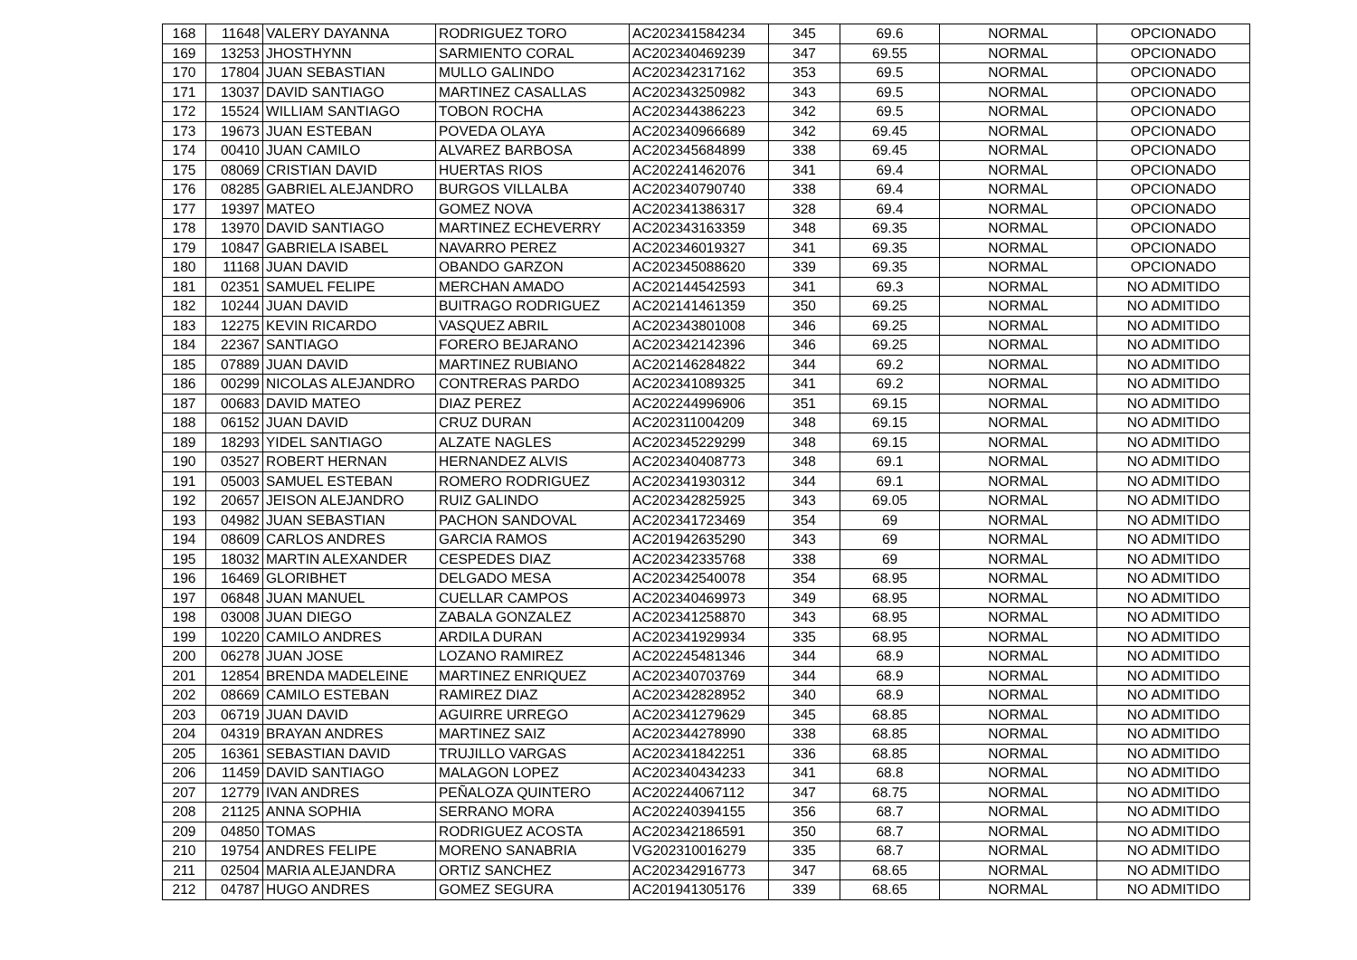| 168 | 11648 | VALERY DAYANNA | RODRIGUEZ TORO | AC202341584234 | 345 | 69.6 | NORMAL | OPCIONADO |
| 169 | 13253 | JHOSTHYNN | SARMIENTO CORAL | AC202340469239 | 347 | 69.55 | NORMAL | OPCIONADO |
| 170 | 17804 | JUAN SEBASTIAN | MULLO GALINDO | AC202342317162 | 353 | 69.5 | NORMAL | OPCIONADO |
| 171 | 13037 | DAVID SANTIAGO | MARTINEZ CASALLAS | AC202343250982 | 343 | 69.5 | NORMAL | OPCIONADO |
| 172 | 15524 | WILLIAM SANTIAGO | TOBON ROCHA | AC202344386223 | 342 | 69.5 | NORMAL | OPCIONADO |
| 173 | 19673 | JUAN ESTEBAN | POVEDA OLAYA | AC202340966689 | 342 | 69.45 | NORMAL | OPCIONADO |
| 174 | 00410 | JUAN CAMILO | ALVAREZ BARBOSA | AC202345684899 | 338 | 69.45 | NORMAL | OPCIONADO |
| 175 | 08069 | CRISTIAN DAVID | HUERTAS RIOS | AC202241462076 | 341 | 69.4 | NORMAL | OPCIONADO |
| 176 | 08285 | GABRIEL ALEJANDRO | BURGOS VILLALBA | AC202340790740 | 338 | 69.4 | NORMAL | OPCIONADO |
| 177 | 19397 | MATEO | GOMEZ NOVA | AC202341386317 | 328 | 69.4 | NORMAL | OPCIONADO |
| 178 | 13970 | DAVID SANTIAGO | MARTINEZ ECHEVERRY | AC202343163359 | 348 | 69.35 | NORMAL | OPCIONADO |
| 179 | 10847 | GABRIELA ISABEL | NAVARRO PEREZ | AC202346019327 | 341 | 69.35 | NORMAL | OPCIONADO |
| 180 | 11168 | JUAN DAVID | OBANDO GARZON | AC202345088620 | 339 | 69.35 | NORMAL | OPCIONADO |
| 181 | 02351 | SAMUEL FELIPE | MERCHAN AMADO | AC202144542593 | 341 | 69.3 | NORMAL | NO ADMITIDO |
| 182 | 10244 | JUAN DAVID | BUITRAGO RODRIGUEZ | AC202141461359 | 350 | 69.25 | NORMAL | NO ADMITIDO |
| 183 | 12275 | KEVIN RICARDO | VASQUEZ ABRIL | AC202343801008 | 346 | 69.25 | NORMAL | NO ADMITIDO |
| 184 | 22367 | SANTIAGO | FORERO BEJARANO | AC202342142396 | 346 | 69.25 | NORMAL | NO ADMITIDO |
| 185 | 07889 | JUAN DAVID | MARTINEZ RUBIANO | AC202146284822 | 344 | 69.2 | NORMAL | NO ADMITIDO |
| 186 | 00299 | NICOLAS ALEJANDRO | CONTRERAS PARDO | AC202341089325 | 341 | 69.2 | NORMAL | NO ADMITIDO |
| 187 | 00683 | DAVID MATEO | DIAZ PEREZ | AC202244996906 | 351 | 69.15 | NORMAL | NO ADMITIDO |
| 188 | 06152 | JUAN DAVID | CRUZ DURAN | AC202311004209 | 348 | 69.15 | NORMAL | NO ADMITIDO |
| 189 | 18293 | YIDEL SANTIAGO | ALZATE NAGLES | AC202345229299 | 348 | 69.15 | NORMAL | NO ADMITIDO |
| 190 | 03527 | ROBERT HERNAN | HERNANDEZ ALVIS | AC202340408773 | 348 | 69.1 | NORMAL | NO ADMITIDO |
| 191 | 05003 | SAMUEL ESTEBAN | ROMERO RODRIGUEZ | AC202341930312 | 344 | 69.1 | NORMAL | NO ADMITIDO |
| 192 | 20657 | JEISON ALEJANDRO | RUIZ GALINDO | AC202342825925 | 343 | 69.05 | NORMAL | NO ADMITIDO |
| 193 | 04982 | JUAN SEBASTIAN | PACHON SANDOVAL | AC202341723469 | 354 | 69 | NORMAL | NO ADMITIDO |
| 194 | 08609 | CARLOS ANDRES | GARCIA RAMOS | AC201942635290 | 343 | 69 | NORMAL | NO ADMITIDO |
| 195 | 18032 | MARTIN ALEXANDER | CESPEDES DIAZ | AC202342335768 | 338 | 69 | NORMAL | NO ADMITIDO |
| 196 | 16469 | GLORIBHET | DELGADO MESA | AC202342540078 | 354 | 68.95 | NORMAL | NO ADMITIDO |
| 197 | 06848 | JUAN MANUEL | CUELLAR CAMPOS | AC202340469973 | 349 | 68.95 | NORMAL | NO ADMITIDO |
| 198 | 03008 | JUAN DIEGO | ZABALA GONZALEZ | AC202341258870 | 343 | 68.95 | NORMAL | NO ADMITIDO |
| 199 | 10220 | CAMILO ANDRES | ARDILA DURAN | AC202341929934 | 335 | 68.95 | NORMAL | NO ADMITIDO |
| 200 | 06278 | JUAN JOSE | LOZANO RAMIREZ | AC202245481346 | 344 | 68.9 | NORMAL | NO ADMITIDO |
| 201 | 12854 | BRENDA MADELEINE | MARTINEZ ENRIQUEZ | AC202340703769 | 344 | 68.9 | NORMAL | NO ADMITIDO |
| 202 | 08669 | CAMILO ESTEBAN | RAMIREZ DIAZ | AC202342828952 | 340 | 68.9 | NORMAL | NO ADMITIDO |
| 203 | 06719 | JUAN DAVID | AGUIRRE URREGO | AC202341279629 | 345 | 68.85 | NORMAL | NO ADMITIDO |
| 204 | 04319 | BRAYAN ANDRES | MARTINEZ SAIZ | AC202344278990 | 338 | 68.85 | NORMAL | NO ADMITIDO |
| 205 | 16361 | SEBASTIAN DAVID | TRUJILLO VARGAS | AC202341842251 | 336 | 68.85 | NORMAL | NO ADMITIDO |
| 206 | 11459 | DAVID SANTIAGO | MALAGON LOPEZ | AC202340434233 | 341 | 68.8 | NORMAL | NO ADMITIDO |
| 207 | 12779 | IVAN ANDRES | PEÑALOZA QUINTERO | AC202244067112 | 347 | 68.75 | NORMAL | NO ADMITIDO |
| 208 | 21125 | ANNA SOPHIA | SERRANO MORA | AC202240394155 | 356 | 68.7 | NORMAL | NO ADMITIDO |
| 209 | 04850 | TOMAS | RODRIGUEZ ACOSTA | AC202342186591 | 350 | 68.7 | NORMAL | NO ADMITIDO |
| 210 | 19754 | ANDRES FELIPE | MORENO SANABRIA | VG202310016279 | 335 | 68.7 | NORMAL | NO ADMITIDO |
| 211 | 02504 | MARIA ALEJANDRA | ORTIZ SANCHEZ | AC202342916773 | 347 | 68.65 | NORMAL | NO ADMITIDO |
| 212 | 04787 | HUGO ANDRES | GOMEZ SEGURA | AC201941305176 | 339 | 68.65 | NORMAL | NO ADMITIDO |